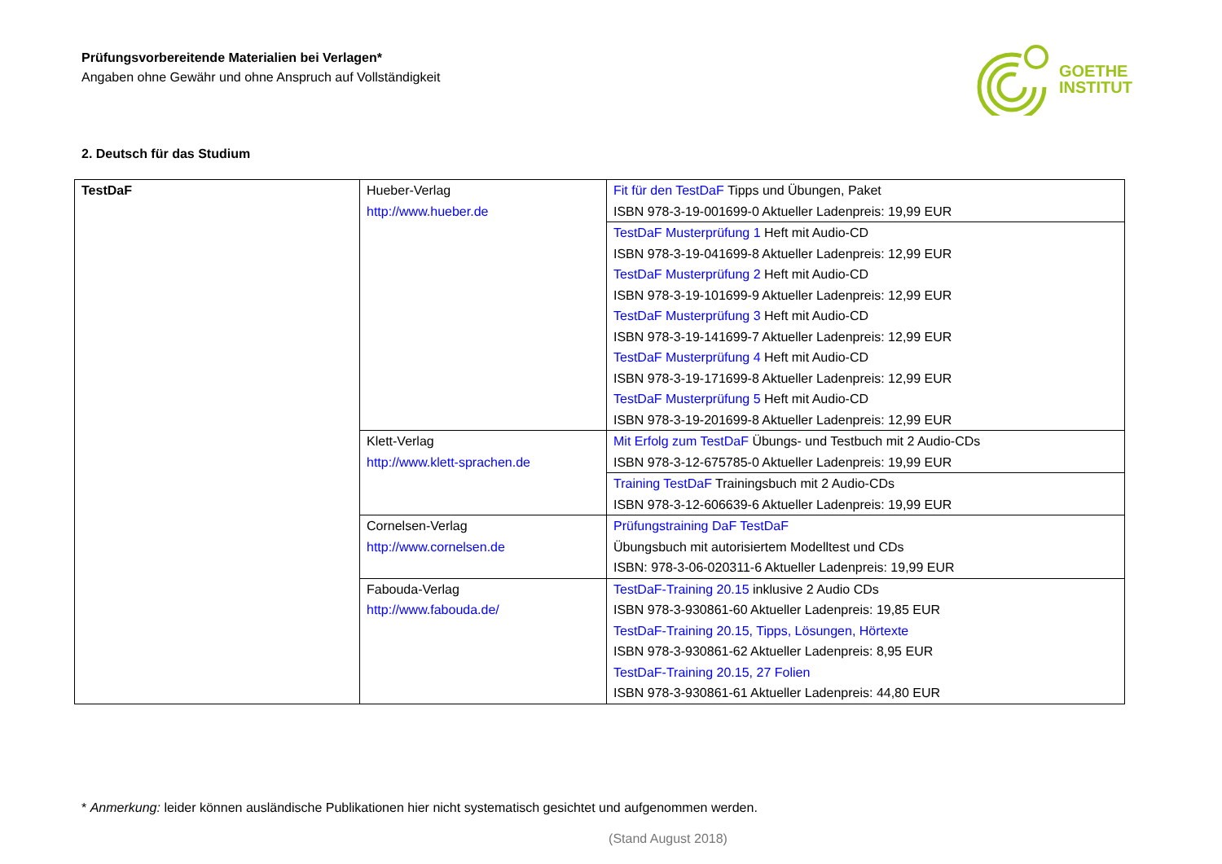Prüfungsvorbereitende Materialien bei Verlagen*
Angaben ohne Gewähr und ohne Anspruch auf Vollständigkeit
GOETHE
INSTITUT
2. Deutsch für das Studium
| TestDaF | Hueber-Verlag http://www.hueber.de | Fit für den TestDaF Tipps und Übungen, Paket ISBN 978-3-19-001699-0 Aktueller Ladenpreis: 19,99 EUR |
| | | TestDaF Musterprüfung 1 Heft mit Audio-CD ISBN 978-3-19-041699-8 Aktueller Ladenpreis: 12,99 EUR TestDaF Musterprüfung 2 Heft mit Audio-CD ISBN 978-3-19-101699-9 Aktueller Ladenpreis: 12,99 EUR TestDaF Musterprüfung 3 Heft mit Audio-CD ISBN 978-3-19-141699-7 Aktueller Ladenpreis: 12,99 EUR TestDaF Musterprüfung 4 Heft mit Audio-CD ISBN 978-3-19-171699-8 Aktueller Ladenpreis: 12,99 EUR TestDaF Musterprüfung 5 Heft mit Audio-CD ISBN 978-3-19-201699-8 Aktueller Ladenpreis: 12,99 EUR |
| | Klett-Verlag http://www.klett-sprachen.de | Mit Erfolg zum TestDaF Übungs- und Testbuch mit 2 Audio-CDs ISBN 978-3-12-675785-0 Aktueller Ladenpreis: 19,99 EUR |
| | | Training TestDaF Trainingsbuch mit 2 Audio-CDs ISBN 978-3-12-606639-6 Aktueller Ladenpreis: 19,99 EUR |
| | Cornelsen-Verlag http://www.cornelsen.de | Prüfungstraining DaF TestDaF Übungsbuch mit autorisiertem Modelltest und CDs ISBN: 978-3-06-020311-6 Aktueller Ladenpreis: 19,99 EUR |
| | Fabouda-Verlag http://www.fabouda.de/ | TestDaF-Training 20.15 inklusive 2 Audio CDs ISBN 978-3-930861-60 Aktueller Ladenpreis: 19,85 EUR TestDaF-Training 20.15, Tipps, Lösungen, Hörtexte ISBN 978-3-930861-62 Aktueller Ladenpreis: 8,95 EUR TestDaF-Training 20.15, 27 Folien ISBN 978-3-930861-61 Aktueller Ladenpreis: 44,80 EUR |
* Anmerkung: leider können ausländische Publikationen hier nicht systematisch gesichtet und aufgenommen werden.
(Stand August 2018)